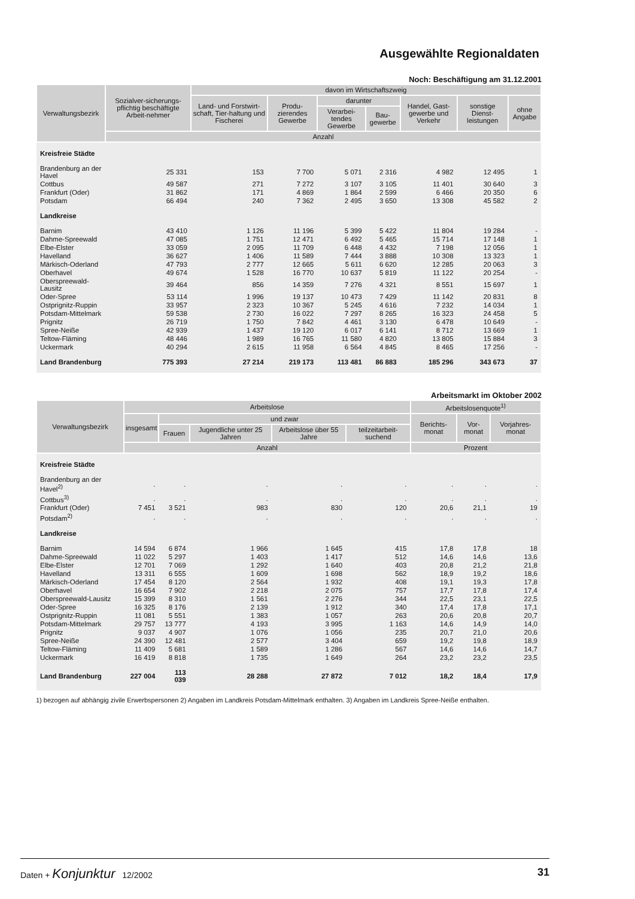Ausgewählte Regionaldaten
Noch: Beschäftigung am 31.12.2001
| Verwaltungsbezirk | Sozialver-sicherungs-pflichtig beschäftigte Arbeit-nehmer | davon im Wirtschaftszweig | | | | | | |
| --- | --- | --- | --- | --- | --- | --- | --- | --- |
| | | Land- und Forstwirt-schaft, Tier-haltung und Fischerei | Produ-zierendes Gewerbe | darunter | | Handel, Gast-gewerbe und Verkehr | sonstige Dienst-leistungen | ohne Angabe |
| | | | | Verarbei-tendes Gewerbe | Bau-gewerbe | | | |
| | Anzahl | | | | | | | |
| Kreisfreie Städte | | | | | | | | |
| Brandenburg an der Havel | 25 331 | 153 | 7 700 | 5 071 | 2 316 | 4 982 | 12 495 | 1 |
| Cottbus | 49 587 | 271 | 7 272 | 3 107 | 3 105 | 11 401 | 30 640 | 3 |
| Frankfurt (Oder) | 31 862 | 171 | 4 869 | 1 864 | 2 599 | 6 466 | 20 350 | 6 |
| Potsdam | 66 494 | 240 | 7 362 | 2 495 | 3 650 | 13 308 | 45 582 | 2 |
| Landkreise | | | | | | | | |
| Barnim | 43 410 | 1 126 | 11 196 | 5 399 | 5 422 | 11 804 | 19 284 | - |
| Dahme-Spreewald | 47 085 | 1 751 | 12 471 | 6 492 | 5 465 | 15 714 | 17 148 | 1 |
| Elbe-Elster | 33 059 | 2 095 | 11 709 | 6 448 | 4 432 | 7 198 | 12 056 | 1 |
| Havelland | 36 627 | 1 406 | 11 589 | 7 444 | 3 888 | 10 308 | 13 323 | 1 |
| Märkisch-Oderland | 47 793 | 2 777 | 12 665 | 5 611 | 6 620 | 12 285 | 20 063 | 3 |
| Oberhavel | 49 674 | 1 528 | 16 770 | 10 637 | 5 819 | 11 122 | 20 254 | - |
| Oberspreewald-Lausitz | 39 464 | 856 | 14 359 | 7 276 | 4 321 | 8 551 | 15 697 | 1 |
| Oder-Spree | 53 114 | 1 996 | 19 137 | 10 473 | 7 429 | 11 142 | 20 831 | 8 |
| Ostprignitz-Ruppin | 33 957 | 2 323 | 10 367 | 5 245 | 4 616 | 7 232 | 14 034 | 1 |
| Potsdam-Mittelmark | 59 538 | 2 730 | 16 022 | 7 297 | 8 265 | 16 323 | 24 458 | 5 |
| Prignitz | 26 719 | 1 750 | 7 842 | 4 461 | 3 130 | 6 478 | 10 649 | - |
| Spree-Neiße | 42 939 | 1 437 | 19 120 | 6 017 | 6 141 | 8 712 | 13 669 | 1 |
| Teltow-Fläming | 48 446 | 1 989 | 16 765 | 11 580 | 4 820 | 13 805 | 15 884 | 3 |
| Uckermark | 40 294 | 2 615 | 11 958 | 6 564 | 4 845 | 8 465 | 17 256 | - |
| Land Brandenburg | 775 393 | 27 214 | 219 173 | 113 481 | 86 883 | 185 296 | 343 673 | 37 |
Arbeitsmarkt im Oktober 2002
| Verwaltungsbezirk | Arbeitslose | | | | | Arbeitslosenquote<sup>1)</sup> | | |
| --- | --- | --- | --- | --- | --- | --- | --- | --- |
| | insgesamt | und zwar | | | | Berichts-monat | Vor-monat | Vorjahres-monat |
| | | Frauen | Jugendliche unter 25 Jahren | Arbeitslose über 55 Jahre | teilzeitarbeit-suchend | | | |
| | Anzahl | | | | | Prozent | | |
| Kreisfreie Städte | | | | | | | | |
| Brandenburg an der Havel<sup>2)</sup> | . | . | . | . | . | . | . | . |
| Cottbus<sup>3)</sup> | . | . | . | . | . | . | . | . |
| Frankfurt (Oder) | 7 451 | 3 521 | 983 | 830 | 120 | 20,6 | 21,1 | 19 |
| Potsdam<sup>2)</sup> | . | . | . | . | . | . | . | . |
| Landkreise | | | | | | | | |
| Barnim | 14 594 | 6 874 | 1 966 | 1 645 | 415 | 17,8 | 17,8 | 18 |
| Dahme-Spreewald | 11 022 | 5 297 | 1 403 | 1 417 | 512 | 14,6 | 14,6 | 13,6 |
| Elbe-Elster | 12 701 | 7 069 | 1 292 | 1 640 | 403 | 20,8 | 21,2 | 21,8 |
| Havelland | 13 311 | 6 555 | 1 609 | 1 698 | 562 | 18,9 | 19,2 | 18,6 |
| Märkisch-Oderland | 17 454 | 8 120 | 2 564 | 1 932 | 408 | 19,1 | 19,3 | 17,8 |
| Oberhavel | 16 654 | 7 902 | 2 218 | 2 075 | 757 | 17,7 | 17,8 | 17,4 |
| Oberspreewald-Lausitz | 15 399 | 8 310 | 1 561 | 2 276 | 344 | 22,5 | 23,1 | 22,5 |
| Oder-Spree | 16 325 | 8 176 | 2 139 | 1 912 | 340 | 17,4 | 17,8 | 17,1 |
| Ostprignitz-Ruppin | 11 081 | 5 551 | 1 383 | 1 057 | 263 | 20,6 | 20,8 | 20,7 |
| Potsdam-Mittelmark | 29 757 | 13 777 | 4 193 | 3 995 | 1 163 | 14,6 | 14,9 | 14,0 |
| Prignitz | 9 037 | 4 907 | 1 076 | 1 056 | 235 | 20,7 | 21,0 | 20,6 |
| Spree-Neiße | 24 390 | 12 481 | 2 577 | 3 404 | 659 | 19,2 | 19,8 | 18,9 |
| Teltow-Fläming | 11 409 | 5 681 | 1 589 | 1 286 | 567 | 14,6 | 14,6 | 14,7 |
| Uckermark | 16 419 | 8 818 | 1 735 | 1 649 | 264 | 23,2 | 23,2 | 23,5 |
| Land Brandenburg | 227 004 | 113 039 | 28 288 | 27 872 | 7 012 | 18,2 | 18,4 | 17,9 |
1) bezogen auf abhängig zivile Erwerbspersonen 2) Angaben im Landkreis Potsdam-Mittelmark enthalten. 3) Angaben im Landkreis Spree-Neiße enthalten.
Daten + Konjunktur 12/2002 31